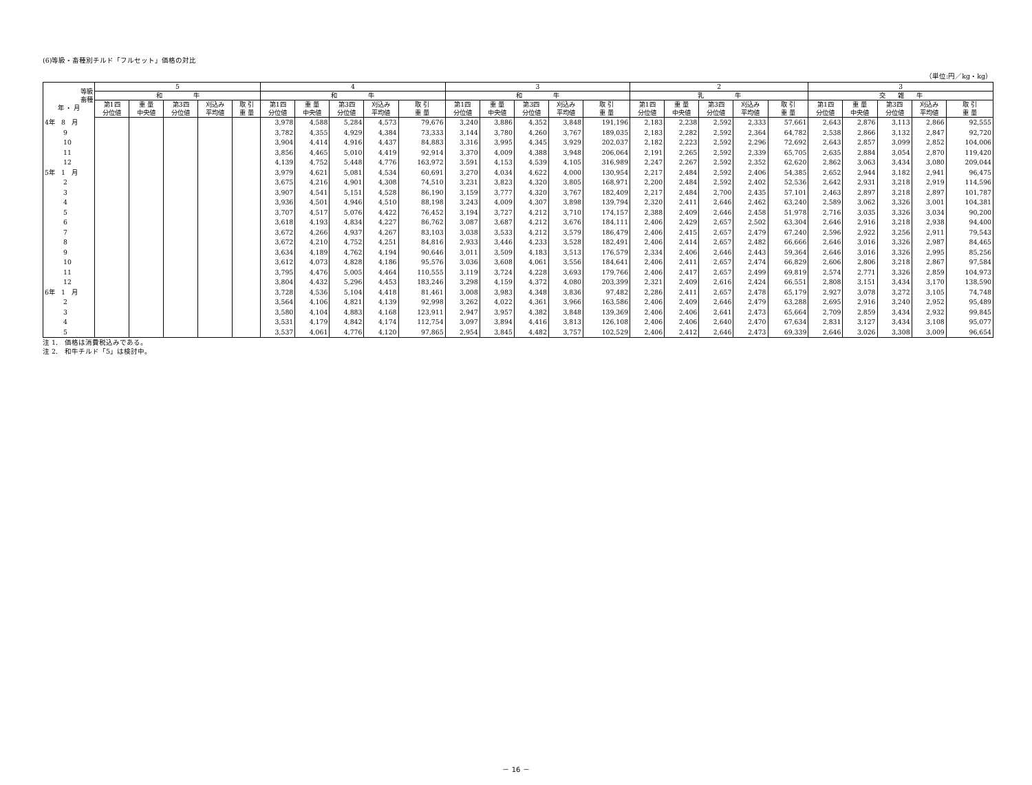(6)等級・畜種別チルド「フルセット」価格の対比
（単位:円／kg・kg）
| 等級 畜種 年 ・ 月 | 5 | | | | | 4 | | | | | 3 | | | | | 2 | | | | | 3 | | | | |
| --- | --- | --- | --- | --- | --- | --- | --- | --- | --- | --- | --- | --- | --- | --- | --- | --- | --- | --- | --- | --- | --- | --- | --- | --- | --- |
| | 和 牛 | | | | | 和 牛 | | | | | 和 牛 | | | | | 乳 牛 | | | | | 交 雑 牛 | | | | |
| | 第1四 分位値 | 重 量 中央値 | 第3四 分位値 | 刈込み 平均値 | 取 引 重 量 | 第1四 分位値 | 重 量 中央値 | 第3四 分位値 | 刈込み 平均値 | 取 引 重 量 | 第1四 分位値 | 重 量 中央値 | 第3四 分位値 | 刈込み 平均値 | 取 引 重 量 | 第1四 分位値 | 重 量 中央値 | 第3四 分位値 | 刈込み 平均値 | 取 引 重 量 | 第1四 分位値 | 重 量 中央値 | 第3四 分位値 | 刈込み 平均値 | 取 引 重 量 |
| 4年 8 月 | | | | | | 3,978 | 4,588 | 5,284 | 4,573 | 79,676 | 3,240 | 3,886 | 4,352 | 3,848 | 191,196 | 2,183 | 2,238 | 2,592 | 2,333 | 57,661 | 2,643 | 2,876 | 3,113 | 2,866 | 92,555 |
| 9 | | | | | | 3,782 | 4,355 | 4,929 | 4,384 | 73,333 | 3,144 | 3,780 | 4,260 | 3,767 | 189,035 | 2,183 | 2,282 | 2,592 | 2,364 | 64,782 | 2,538 | 2,866 | 3,132 | 2,847 | 92,720 |
| 10 | | | | | | 3,904 | 4,414 | 4,916 | 4,437 | 84,883 | 3,316 | 3,995 | 4,345 | 3,929 | 202,037 | 2,182 | 2,223 | 2,592 | 2,296 | 72,692 | 2,643 | 2,857 | 3,099 | 2,852 | 104,006 |
| 11 | | | | | | 3,856 | 4,465 | 5,010 | 4,419 | 92,914 | 3,370 | 4,009 | 4,388 | 3,948 | 206,064 | 2,191 | 2,265 | 2,592 | 2,339 | 65,705 | 2,635 | 2,884 | 3,054 | 2,870 | 119,420 |
| 12 | | | | | | 4,139 | 4,752 | 5,448 | 4,776 | 163,972 | 3,591 | 4,153 | 4,539 | 4,105 | 316,989 | 2,247 | 2,267 | 2,592 | 2,352 | 62,620 | 2,862 | 3,063 | 3,434 | 3,080 | 209,044 |
| 5年 1 月 | | | | | | 3,979 | 4,621 | 5,081 | 4,534 | 60,691 | 3,270 | 4,034 | 4,622 | 4,000 | 130,954 | 2,217 | 2,484 | 2,592 | 2,406 | 54,385 | 2,652 | 2,944 | 3,182 | 2,941 | 96,475 |
| 2 | | | | | | 3,675 | 4,216 | 4,901 | 4,308 | 74,510 | 3,231 | 3,823 | 4,320 | 3,805 | 168,971 | 2,200 | 2,484 | 2,592 | 2,402 | 52,536 | 2,642 | 2,931 | 3,218 | 2,919 | 114,596 |
| 3 | | | | | | 3,907 | 4,541 | 5,151 | 4,528 | 86,190 | 3,159 | 3,777 | 4,320 | 3,767 | 182,409 | 2,217 | 2,484 | 2,700 | 2,435 | 57,101 | 2,463 | 2,897 | 3,218 | 2,897 | 101,787 |
| 4 | | | | | | 3,936 | 4,501 | 4,946 | 4,510 | 88,198 | 3,243 | 4,009 | 4,307 | 3,898 | 139,794 | 2,320 | 2,411 | 2,646 | 2,462 | 63,240 | 2,589 | 3,062 | 3,326 | 3,001 | 104,381 |
| 5 | | | | | | 3,707 | 4,517 | 5,076 | 4,422 | 76,452 | 3,194 | 3,727 | 4,212 | 3,710 | 174,157 | 2,388 | 2,409 | 2,646 | 2,458 | 51,978 | 2,716 | 3,035 | 3,326 | 3,034 | 90,200 |
| 6 | | | | | | 3,618 | 4,193 | 4,834 | 4,227 | 86,762 | 3,087 | 3,687 | 4,212 | 3,676 | 184,111 | 2,406 | 2,429 | 2,657 | 2,502 | 63,304 | 2,646 | 2,916 | 3,218 | 2,938 | 94,400 |
| 7 | | | | | | 3,672 | 4,266 | 4,937 | 4,267 | 83,103 | 3,038 | 3,533 | 4,212 | 3,579 | 186,479 | 2,406 | 2,415 | 2,657 | 2,479 | 67,240 | 2,596 | 2,922 | 3,256 | 2,911 | 79,543 |
| 8 | | | | | | 3,672 | 4,210 | 4,752 | 4,251 | 84,816 | 2,933 | 3,446 | 4,233 | 3,528 | 182,491 | 2,406 | 2,414 | 2,657 | 2,482 | 66,666 | 2,646 | 3,016 | 3,326 | 2,987 | 84,465 |
| 9 | | | | | | 3,634 | 4,189 | 4,762 | 4,194 | 90,646 | 3,011 | 3,509 | 4,183 | 3,513 | 176,579 | 2,334 | 2,406 | 2,646 | 2,443 | 59,364 | 2,646 | 3,016 | 3,326 | 2,995 | 85,256 |
| 10 | | | | | | 3,612 | 4,073 | 4,828 | 4,186 | 95,576 | 3,036 | 3,608 | 4,061 | 3,556 | 184,641 | 2,406 | 2,411 | 2,657 | 2,474 | 66,829 | 2,606 | 2,806 | 3,218 | 2,867 | 97,584 |
| 11 | | | | | | 3,795 | 4,476 | 5,005 | 4,464 | 110,555 | 3,119 | 3,724 | 4,228 | 3,693 | 179,766 | 2,406 | 2,417 | 2,657 | 2,499 | 69,819 | 2,574 | 2,771 | 3,326 | 2,859 | 104,973 |
| 12 | | | | | | 3,804 | 4,432 | 5,296 | 4,453 | 183,246 | 3,298 | 4,159 | 4,372 | 4,080 | 203,399 | 2,321 | 2,409 | 2,616 | 2,424 | 66,551 | 2,808 | 3,151 | 3,434 | 3,170 | 138,590 |
| 6年 1 月 | | | | | | 3,728 | 4,536 | 5,104 | 4,418 | 81,461 | 3,008 | 3,983 | 4,348 | 3,836 | 97,482 | 2,286 | 2,411 | 2,657 | 2,478 | 65,179 | 2,927 | 3,078 | 3,272 | 3,105 | 74,748 |
| 2 | | | | | | 3,564 | 4,106 | 4,821 | 4,139 | 92,998 | 3,262 | 4,022 | 4,361 | 3,966 | 163,586 | 2,406 | 2,409 | 2,646 | 2,479 | 63,288 | 2,695 | 2,916 | 3,240 | 2,952 | 95,489 |
| 3 | | | | | | 3,580 | 4,104 | 4,883 | 4,168 | 123,911 | 2,947 | 3,957 | 4,382 | 3,848 | 139,369 | 2,406 | 2,406 | 2,641 | 2,473 | 65,664 | 2,709 | 2,859 | 3,434 | 2,932 | 99,845 |
| 4 | | | | | | 3,531 | 4,179 | 4,842 | 4,174 | 112,754 | 3,097 | 3,894 | 4,416 | 3,813 | 126,108 | 2,406 | 2,406 | 2,640 | 2,470 | 67,634 | 2,831 | 3,127 | 3,434 | 3,108 | 95,077 |
| 5 | | | | | | 3,537 | 4,061 | 4,776 | 4,120 | 97,865 | 2,954 | 3,845 | 4,482 | 3,757 | 102,529 | 2,406 | 2,412 | 2,646 | 2,473 | 69,339 | 2,646 | 3,026 | 3,308 | 3,009 | 96,654 |
注 1.　価格は消費税込みである。
注 2.　和牛チルド「5」は検討中。
－ 16 －